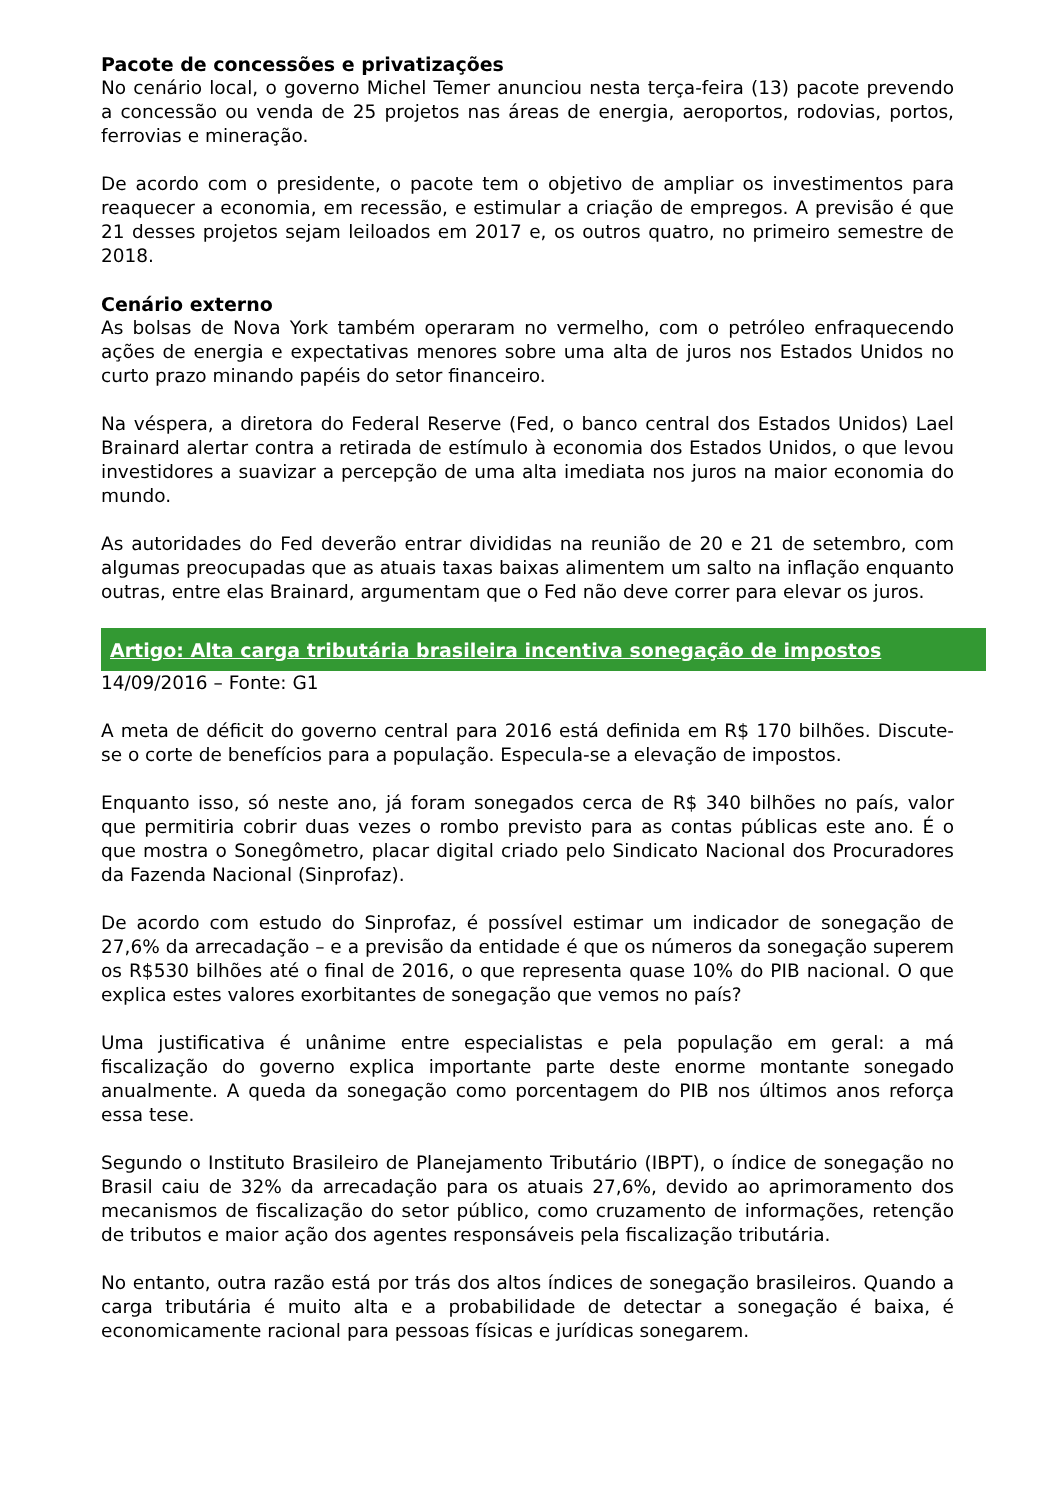Pacote de concessões e privatizações
No cenário local, o governo Michel Temer anunciou nesta terça-feira (13) pacote prevendo a concessão ou venda de 25 projetos nas áreas de energia, aeroportos, rodovias, portos, ferrovias e mineração.
De acordo com o presidente, o pacote tem o objetivo de ampliar os investimentos para reaquecer a economia, em recessão, e estimular a criação de empregos. A previsão é que 21 desses projetos sejam leiloados em 2017 e, os outros quatro, no primeiro semestre de 2018.
Cenário externo
As bolsas de Nova York também operaram no vermelho, com o petróleo enfraquecendo ações de energia e expectativas menores sobre uma alta de juros nos Estados Unidos no curto prazo minando papéis do setor financeiro.
Na véspera, a diretora do Federal Reserve (Fed, o banco central dos Estados Unidos) Lael Brainard alertar contra a retirada de estímulo à economia dos Estados Unidos, o que levou investidores a suavizar a percepção de uma alta imediata nos juros na maior economia do mundo.
As autoridades do Fed deverão entrar divididas na reunião de 20 e 21 de setembro, com algumas preocupadas que as atuais taxas baixas alimentem um salto na inflação enquanto outras, entre elas Brainard, argumentam que o Fed não deve correr para elevar os juros.
Artigo: Alta carga tributária brasileira incentiva sonegação de impostos
14/09/2016 – Fonte: G1
A meta de déficit do governo central para 2016 está definida em R$ 170 bilhões. Discute-se o corte de benefícios para a população. Especula-se a elevação de impostos.
Enquanto isso, só neste ano, já foram sonegados cerca de R$ 340 bilhões no país, valor que permitiria cobrir duas vezes o rombo previsto para as contas públicas este ano. É o que mostra o Sonegômetro, placar digital criado pelo Sindicato Nacional dos Procuradores da Fazenda Nacional (Sinprofaz).
De acordo com estudo do Sinprofaz, é possível estimar um indicador de sonegação de 27,6% da arrecadação – e a previsão da entidade é que os números da sonegação superem os R$530 bilhões até o final de 2016, o que representa quase 10% do PIB nacional. O que explica estes valores exorbitantes de sonegação que vemos no país?
Uma justificativa é unânime entre especialistas e pela população em geral: a má fiscalização do governo explica importante parte deste enorme montante sonegado anualmente. A queda da sonegação como porcentagem do PIB nos últimos anos reforça essa tese.
Segundo o Instituto Brasileiro de Planejamento Tributário (IBPT), o índice de sonegação no Brasil caiu de 32% da arrecadação para os atuais 27,6%, devido ao aprimoramento dos mecanismos de fiscalização do setor público, como cruzamento de informações, retenção de tributos e maior ação dos agentes responsáveis pela fiscalização tributária.
No entanto, outra razão está por trás dos altos índices de sonegação brasileiros. Quando a carga tributária é muito alta e a probabilidade de detectar a sonegação é baixa, é economicamente racional para pessoas físicas e jurídicas sonegarem.